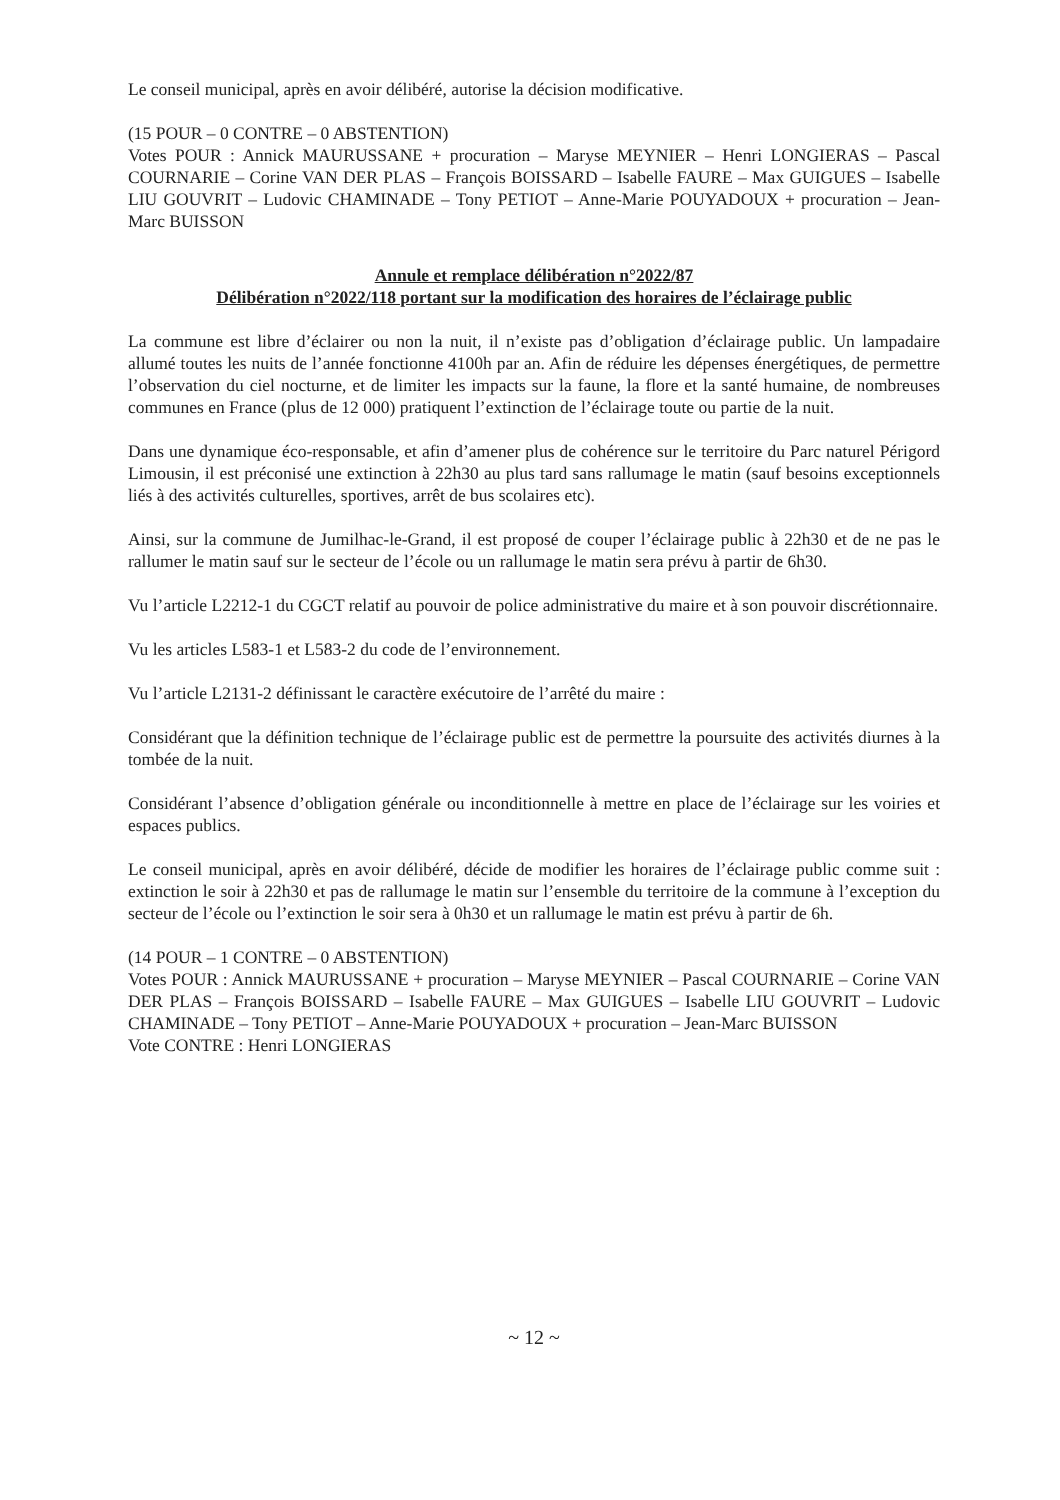Le conseil municipal, après en avoir délibéré, autorise la décision modificative.
(15 POUR – 0 CONTRE – 0 ABSTENTION)
Votes POUR : Annick MAURUSSANE + procuration – Maryse MEYNIER – Henri LONGIERAS – Pascal COURNARIE – Corine VAN DER PLAS – François BOISSARD – Isabelle FAURE – Max GUIGUES – Isabelle LIU GOUVRIT – Ludovic CHAMINADE – Tony PETIOT – Anne-Marie POUYADOUX + procuration – Jean-Marc BUISSON
Annule et remplace délibération n°2022/87
Délibération n°2022/118 portant sur la modification des horaires de l’éclairage public
La commune est libre d’éclairer ou non la nuit, il n’existe pas d’obligation d’éclairage public. Un lampadaire allumé toutes les nuits de l’année fonctionne 4100h par an. Afin de réduire les dépenses énergétiques, de permettre l’observation du ciel nocturne, et de limiter les impacts sur la faune, la flore et la santé humaine, de nombreuses communes en France (plus de 12 000) pratiquent l’extinction de l’éclairage toute ou partie de la nuit.
Dans une dynamique éco-responsable, et afin d’amener plus de cohérence sur le territoire du Parc naturel Périgord Limousin, il est préconisé une extinction à 22h30 au plus tard sans rallumage le matin (sauf besoins exceptionnels liés à des activités culturelles, sportives, arrêt de bus scolaires etc).
Ainsi, sur la commune de Jumilhac-le-Grand, il est proposé de couper l’éclairage public à 22h30 et de ne pas le rallumer le matin sauf sur le secteur de l’école ou un rallumage le matin sera prévu à partir de 6h30.
Vu l’article L2212-1 du CGCT relatif au pouvoir de police administrative du maire et à son pouvoir discrétionnaire.
Vu les articles L583-1 et L583-2 du code de l’environnement.
Vu l’article L2131-2 définissant le caractère exécutoire de l’arrêté du maire :
Considérant que la définition technique de l’éclairage public est de permettre la poursuite des activités diurnes à la tombée de la nuit.
Considérant l’absence d’obligation générale ou inconditionnelle à mettre en place de l’éclairage sur les voiries et espaces publics.
Le conseil municipal, après en avoir délibéré, décide de modifier les horaires de l’éclairage public comme suit : extinction le soir à 22h30 et pas de rallumage le matin sur l’ensemble du territoire de la commune à l’exception du secteur de l’école ou l’extinction le soir sera à 0h30 et un rallumage le matin est prévu à partir de 6h.
(14 POUR – 1 CONTRE – 0 ABSTENTION)
Votes POUR : Annick MAURUSSANE + procuration – Maryse MEYNIER – Pascal COURNARIE – Corine VAN DER PLAS – François BOISSARD – Isabelle FAURE – Max GUIGUES – Isabelle LIU GOUVRIT – Ludovic CHAMINADE – Tony PETIOT – Anne-Marie POUYADOUX + procuration – Jean-Marc BUISSON
Vote CONTRE : Henri LONGIERAS
~ 12 ~